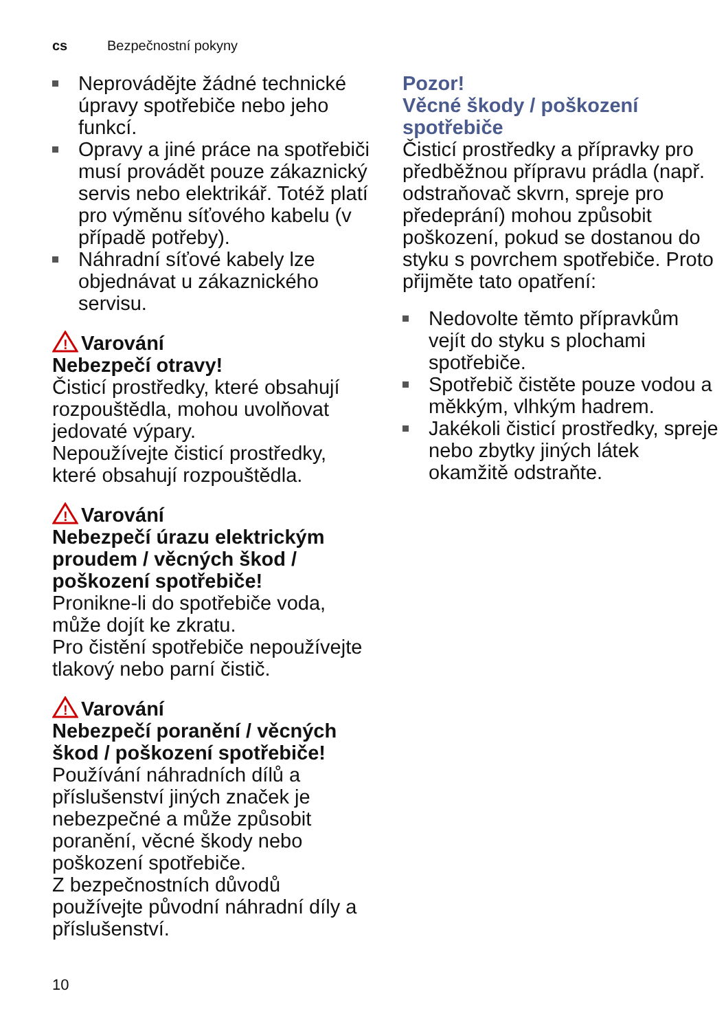cs Bezpečnostní pokyny
Neprovádějte žádné technické úpravy spotřebiče nebo jeho funkcí.
Opravy a jiné práce na spotřebiči musí provádět pouze zákaznický servis nebo elektrikář. Totéž platí pro výměnu síťového kabelu (v případě potřeby).
Náhradní síťové kabely lze objednávat u zákaznického servisu.
!
Varování
Nebezpečí otravy!
Čisticí prostředky, které obsahují rozpouštědla, mohou uvolňovat jedovaté výpary.
Nepoužívejte čisticí prostředky, které obsahují rozpouštědla.
!
Varování
Nebezpečí úrazu elektrickým proudem / věcných škod / poškození spotřebiče!
Pronikne-li do spotřebiče voda, může dojít ke zkratu.
Pro čistění spotřebiče nepoužívejte tlakový nebo parní čistič.
!
Varování
Nebezpečí poranění / věcných škod / poškození spotřebiče!
Používání náhradních dílů a příslušenství jiných značek je nebezpečné a může způsobit poranění, věcné škody nebo poškození spotřebiče.
Z bezpečnostních důvodů používejte původní náhradní díly a příslušenství.
10
Pozor!
Věcné škody / poškození spotřebiče
Čisticí prostředky a přípravky pro předběžnou přípravu prádla (např. odstraňovač skvrn, spreje pro předeprání) mohou způsobit poškození, pokud se dostanou do styku s povrchem spotřebiče. Proto přijměte tato opatření:
Nedovolte těmto přípravkům vejít do styku s plochami spotřebiče.
Spotřebič čistěte pouze vodou a měkkým, vlhkým hadrem.
Jakékoli čisticí prostředky, spreje nebo zbytky jiných látek okamžitě odstraňte.